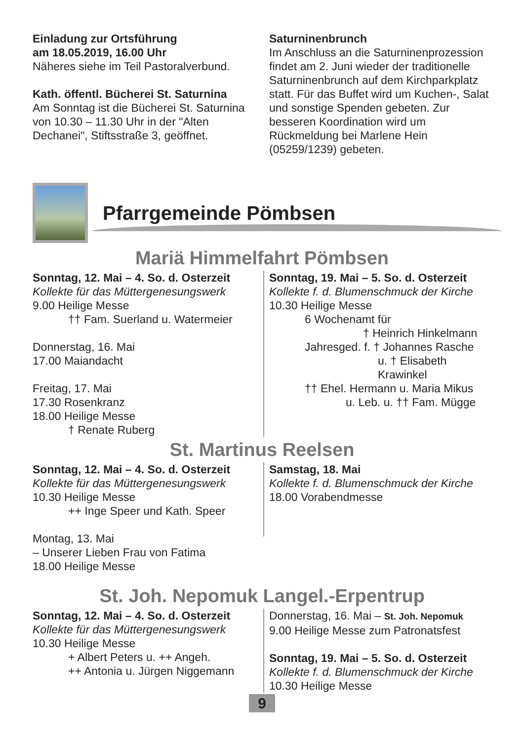Einladung zur Ortsführung
am 18.05.2019, 16.00 Uhr
Näheres siehe im Teil Pastoralverbund.
Kath. öffentl. Bücherei St. Saturnina
Am Sonntag ist die Bücherei St. Saturnina von 10.30 – 11.30 Uhr in der "Alten Dechanei", Stiftsstraße 3, geöffnet.
Saturninenbrunch
Im Anschluss an die Saturninenprozession findet am 2. Juni wieder der traditionelle Saturninenbrunch auf dem Kirchparkplatz statt. Für das Buffet wird um Kuchen-, Salat und sonstige Spenden gebeten. Zur besseren Koordination wird um Rückmeldung bei Marlene Hein (05259/1239) gebeten.
Pfarrgemeinde Pömbsen
Mariä Himmelfahrt Pömbsen
Sonntag, 12. Mai – 4. So. d. Osterzeit
Kollekte für das Müttergenesungswerk
9.00 Heilige Messe
†† Fam. Suerland u. Watermeier
Donnerstag, 16. Mai
17.00 Maiandacht
Freitag, 17. Mai
17.30 Rosenkranz
18.00 Heilige Messe
† Renate Ruberg
Sonntag, 19. Mai – 5. So. d. Osterzeit
Kollekte f. d. Blumenschmuck der Kirche
10.30 Heilige Messe
6 Wochenamt für
† Heinrich Hinkelmann
Jahresged. f. † Johannes Rasche
u. † Elisabeth Krawinkel
†† Ehel. Hermann u. Maria Mikus
u. Leb. u. †† Fam. Mügge
St. Martinus Reelsen
Sonntag, 12. Mai – 4. So. d. Osterzeit
Kollekte für das Müttergenesungswerk
10.30 Heilige Messe
++ Inge Speer und Kath. Speer
Montag, 13. Mai
– Unserer Lieben Frau von Fatima
18.00 Heilige Messe
Samstag, 18. Mai
Kollekte f. d. Blumenschmuck der Kirche
18.00 Vorabendmesse
St. Joh. Nepomuk Langel.-Erpentrup
Sonntag, 12. Mai – 4. So. d. Osterzeit
Kollekte für das Müttergenesungswerk
10.30 Heilige Messe
+ Albert Peters u. ++ Angeh.
++ Antonia u. Jürgen Niggemann
Donnerstag, 16. Mai – St. Joh. Nepomuk
9.00 Heilige Messe zum Patronatsfest
Sonntag, 19. Mai – 5. So. d. Osterzeit
Kollekte f. d. Blumenschmuck der Kirche
10.30 Heilige Messe
9